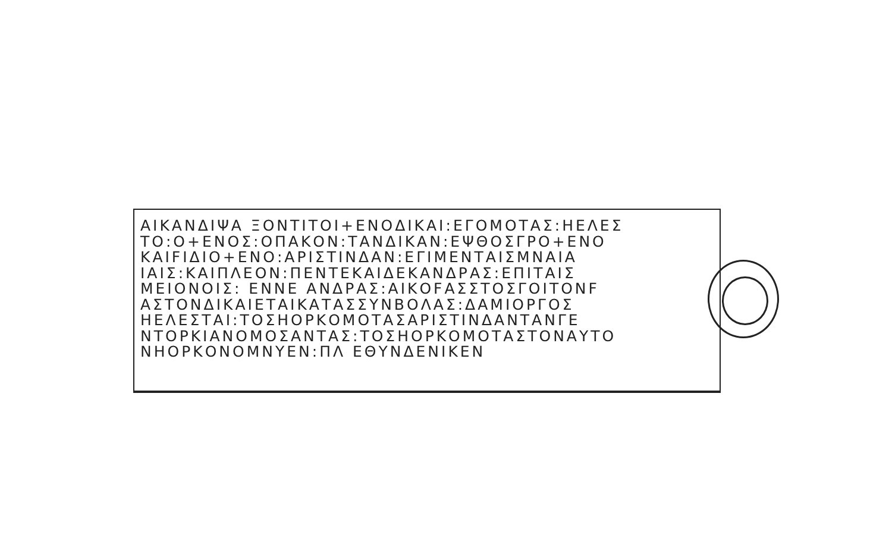ΑΙΚΑΝΔΙΨΑ ΞΟΝΤΙΤΟΙ+ΕΝΟΔΙΚΑΙ:ΕΓΟΜΟΤΑΣ:ΗΕΛΕΣ
ΤΟ:Ο+ΕΝΟΣ:ΟΠΑΚΟΝ:ΤΑΝΔΙΚΑΝ:ΕΨΘΟΣΓΡΟ+ΕΝΟ
ΚΑΙFΙΔΙΟ+ΕΝΟ:ΑΡΙΣΤΙΝΔΑΝ:ΕΓΙΜΕΝΤΑΙΣΜΝΑΙΑ
ΙΑΙΣ:ΚΑΙΠΛΕΟΝ:ΠΕΝΤΕΚΑΙΔΕΚΑΝΔΡΑΣ:ΕΠΙΤΑΙΣ
ΜΕΙΟΝΟΙΣ: ΕΝΝΕ ΑΝΔΡΑΣ:ΑΙΚΟFΑΣΣΤΟΣΓΟΙΤΟΝF
ΑΣΤΟΝΔΙΚΑΙΕΤΑΙΚΑΤΑΣΣΥΝΒΟΛΑΣ:ΔΑΜΙΟΡΓΟΣ
ΗΕΛΕΣΤΑΙ:ΤΟΣΗΟΡΚΟΜΟΤΑΣΑΡΙΣΤΙΝΔΑΝΤΑΝΓΕ
ΝΤΟΡΚΙΑΝΟΜΟΣΑΝΤΑΣ:ΤΟΣΗΟΡΚΟΜΟΤΑΣΤΟΝΑΥΤΟ
ΝΗΟΡΚΟΝΟΜΝΥΕΝ:ΠΛ ΕΘΥΝΔΕΝΙΚΕΝ